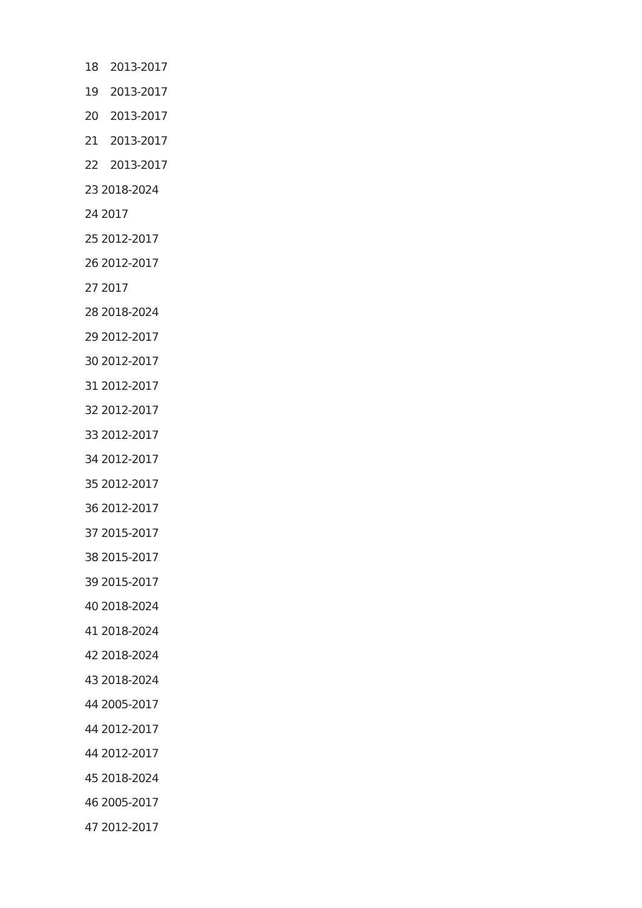18 2013-2017
19 2013-2017
20 2013-2017
21 2013-2017
22 2013-2017
23 2018-2024
24 2017
25 2012-2017
26 2012-2017
27 2017
28 2018-2024
29 2012-2017
30 2012-2017
31 2012-2017
32 2012-2017
33 2012-2017
34 2012-2017
35 2012-2017
36 2012-2017
37 2015-2017
38 2015-2017
39 2015-2017
40 2018-2024
41 2018-2024
42 2018-2024
43 2018-2024
44 2005-2017
44 2012-2017
44 2012-2017
45 2018-2024
46 2005-2017
47 2012-2017